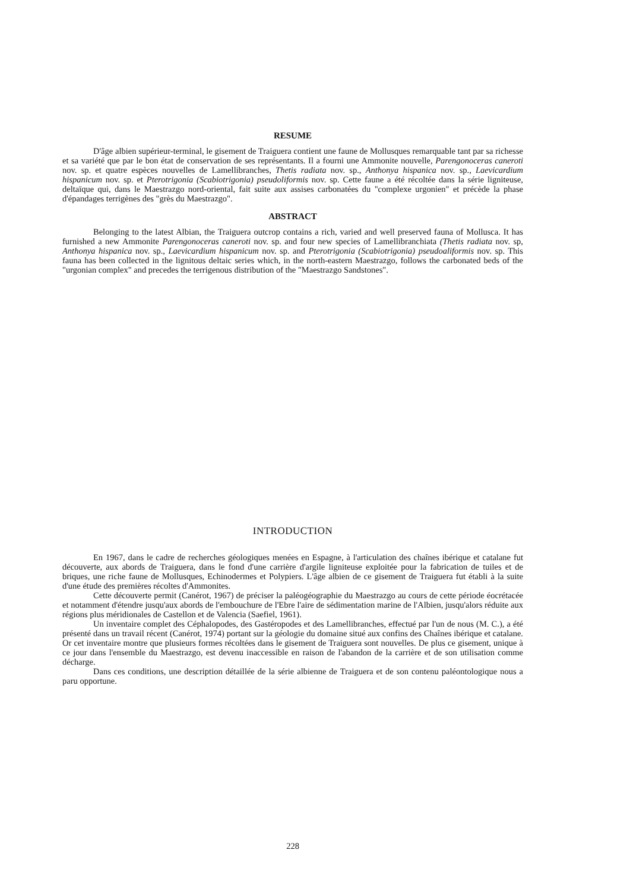RESUME
D'âge albien supérieur-terminal, le gisement de Traiguera contient une faune de Mollusques remarquable tant par sa richesse et sa variété que par le bon état de conservation de ses représentants. Il a fourni une Ammonite nouvelle, Parengonoceras caneroti nov. sp. et quatre espèces nouvelles de Lamellibranches, Thetis radiata nov. sp., Anthonya hispanica nov. sp., Laevicardium hispanicum nov. sp. et Pterotrigonia (Scabiotrigonia) pseudoliformis nov. sp. Cette faune a été récoltée dans la série ligniteuse, deltaïque qui, dans le Maestrazgo nord-oriental, fait suite aux assises carbonatées du "complexe urgonien" et précède la phase d'épandages terrigènes des "grès du Maestrazgo".
ABSTRACT
Belonging to the latest Albian, the Traiguera outcrop contains a rich, varied and well preserved fauna of Mollusca. It has furnished a new Ammonite Parengonoceras caneroti nov. sp. and four new species of Lamellibranchiata (Thetis radiata nov. sp, Anthonya hispanica nov. sp., Laevicardium hispanicum nov. sp. and Pterotrigonia (Scabiotrigonia) pseudoaliformis nov. sp. This fauna has been collected in the lignitous deltaic series which, in the north-eastern Maestrazgo, follows the carbonated beds of the "urgonian complex" and precedes the terrigenous distribution of the "Maestrazgo Sandstones".
INTRODUCTION
En 1967, dans le cadre de recherches géologiques menées en Espagne, à l'articulation des chaînes ibérique et catalane fut découverte, aux abords de Traiguera, dans le fond d'une carrière d'argile ligniteuse exploitée pour la fabrication de tuiles et de briques, une riche faune de Mollusques, Echinodermes et Polypiers. L'âge albien de ce gisement de Traiguera fut établi à la suite d'une étude des premières récoltes d'Ammonites.
Cette découverte permit (Canérot, 1967) de préciser la paléogéographie du Maestrazgo au cours de cette période éocrétacée et notamment d'étendre jusqu'aux abords de l'embouchure de l'Ebre l'aire de sédimentation marine de l'Albien, jusqu'alors réduite aux régions plus méridionales de Castellon et de Valencia (Saefiel, 1961).
Un inventaire complet des Céphalopodes, des Gastéropodes et des Lamellibranches, effectué par l'un de nous (M. C.), a été présenté dans un travail récent (Canérot, 1974) portant sur la géologie du domaine situé aux confins des Chaînes ibérique et catalane. Or cet inventaire montre que plusieurs formes récoltées dans le gisement de Traiguera sont nouvelles. De plus ce gisement, unique à ce jour dans l'ensemble du Maestrazgo, est devenu inaccessible en raison de l'abandon de la carrière et de son utilisation comme décharge.
Dans ces conditions, une description détaillée de la série albienne de Traiguera et de son contenu paléontologique nous a paru opportune.
228